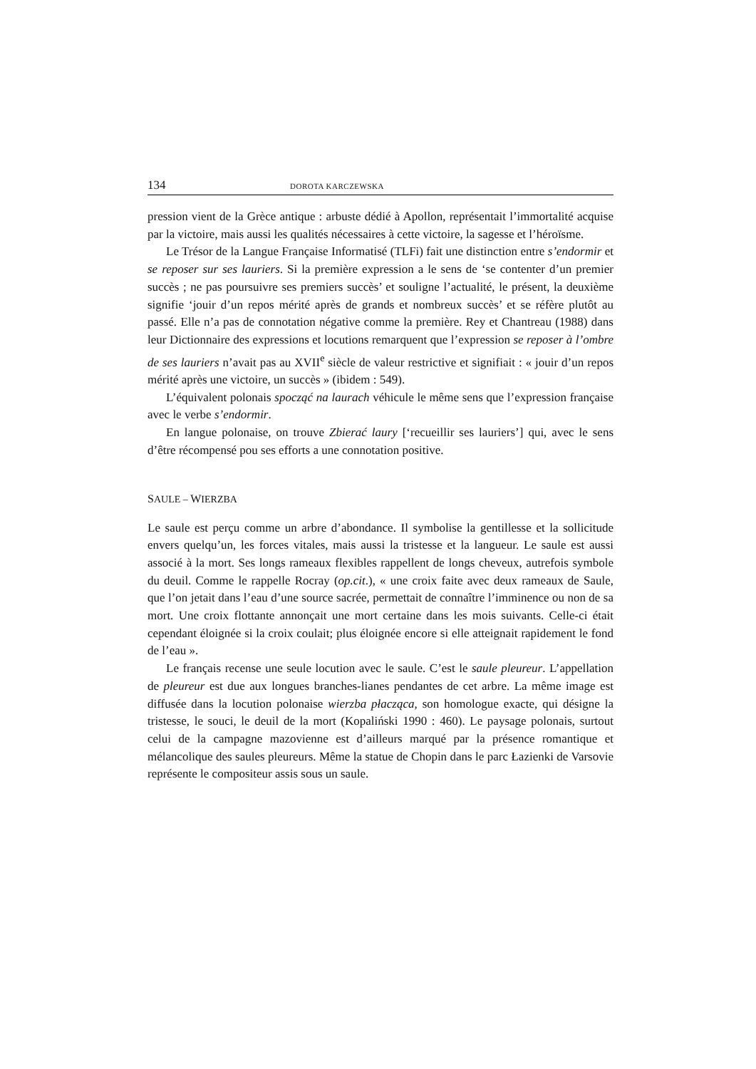134 DOROTA KARCZEWSKA
pression vient de la Grèce antique : arbuste dédié à Apollon, représentait l’immortalité acquise par la victoire, mais aussi les qualités nécessaires à cette victoire, la sagesse et l’héroïsme.
Le Trésor de la Langue Française Informatisé (TLFi) fait une distinction entre s’endormir et se reposer sur ses lauriers. Si la première expression a le sens de ‘se contenter d’un premier succès ; ne pas poursuivre ses premiers succès’ et souligne l’actualité, le présent, la deuxième signifie ‘jouir d’un repos mérité après de grands et nombreux succès’ et se réfère plutôt au passé. Elle n’a pas de connotation négative comme la première. Rey et Chantreau (1988) dans leur Dictionnaire des expressions et locutions remarquent que l’expression se reposer à l’ombre de ses lauriers n’avait pas au XVII<sup>e</sup> siècle de valeur restrictive et signifiait : « jouir d’un repos mérité après une victoire, un succès » (ibidem : 549).
L’équivalent polonais spocząć na laurach véhicule le même sens que l’expression française avec le verbe s’endormir.
En langue polonaise, on trouve Zbierać laury [‘recueillir ses lauriers’] qui, avec le sens d’être récompensé pou ses efforts a une connotation positive.
SAULE – WIERZBA
Le saule est perçu comme un arbre d’abondance. Il symbolise la gentillesse et la sollicitude envers quelqu’un, les forces vitales, mais aussi la tristesse et la langueur. Le saule est aussi associé à la mort. Ses longs rameaux flexibles rappellent de longs cheveux, autrefois symbole du deuil. Comme le rappelle Rocray (op.cit.), « une croix faite avec deux rameaux de Saule, que l’on jetait dans l’eau d’une source sacrée, permettait de connaître l’imminence ou non de sa mort. Une croix flottante annonçait une mort certaine dans les mois suivants. Celle-ci était cependant éloignée si la croix coulait; plus éloignée encore si elle atteignait rapidement le fond de l’eau ».
Le français recense une seule locution avec le saule. C’est le saule pleureur. L’appellation de pleureur est due aux longues branches-lianes pendantes de cet arbre. La même image est diffusée dans la locution polonaise wierzba płacząca, son homologue exacte, qui désigne la tristesse, le souci, le deuil de la mort (Kopaliński 1990 : 460). Le paysage polonais, surtout celui de la campagne mazovienne est d’ailleurs marqué par la présence romantique et mélancolique des saules pleureurs. Même la statue de Chopin dans le parc Łazienki de Varsovie représente le compositeur assis sous un saule.